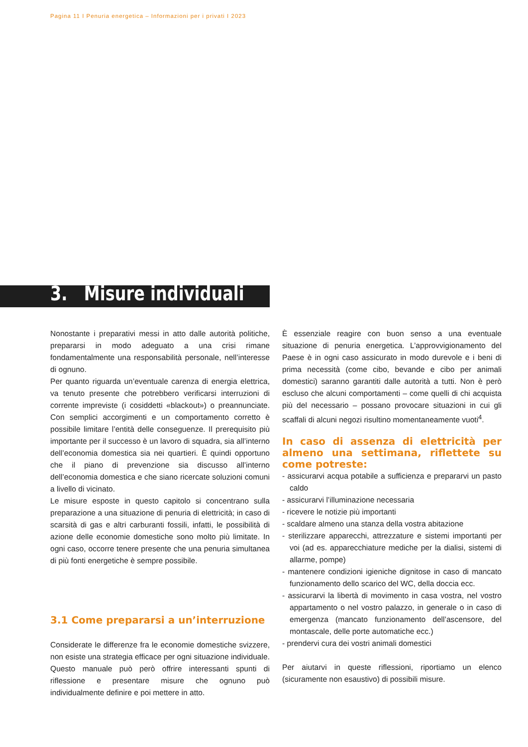Pagina 11 I Penuria energetica – Informazioni per i privati I 2023
3. Misure individuali
Nonostante i preparativi messi in atto dalle autorità politiche, prepararsi in modo adeguato a una crisi rimane fondamentalmente una responsabilità personale, nell’interesse di ognuno.
Per quanto riguarda un’eventuale carenza di energia elettrica, va tenuto presente che potrebbero verificarsi interruzioni di corrente impreviste (i cosiddetti «blackout») o preannunciate. Con semplici accorgimenti e un comportamento corretto è possibile limitare l’entità delle conseguenze. Il prerequisito più importante per il successo è un lavoro di squadra, sia all’interno dell’economia domestica sia nei quartieri. È quindi opportuno che il piano di prevenzione sia discusso all’interno dell’economia domestica e che siano ricercate soluzioni comuni a livello di vicinato.
Le misure esposte in questo capitolo si concentrano sulla preparazione a una situazione di penuria di elettricità; in caso di scarsità di gas e altri carburanti fossili, infatti, le possibilità di azione delle economie domestiche sono molto più limitate. In ogni caso, occorre tenere presente che una penuria simultanea di più fonti energetiche è sempre possibile.
3.1 Come prepararsi a un’interruzione
Considerate le differenze fra le economie domestiche svizzere, non esiste una strategia efficace per ogni situazione individuale. Questo manuale può però offrire interessanti spunti di riflessione e presentare misure che ognuno può individualmente definire e poi mettere in atto.
È essenziale reagire con buon senso a una eventuale situazione di penuria energetica. L’approvvigionamento del Paese è in ogni caso assicurato in modo durevole e i beni di prima necessità (come cibo, bevande e cibo per animali domestici) saranno garantiti dalle autorità a tutti. Non è però escluso che alcuni comportamenti – come quelli di chi acquista più del necessario – possano provocare situazioni in cui gli scaffali di alcuni negozi risultino momentaneamente vuoti<sup>4</sup>.
In caso di assenza di elettricità per almeno una settimana, riflettete su come potreste:
- assicurarvi acqua potabile a sufficienza e prepararvi un pasto caldo
- assicurarvi l’illuminazione necessaria
- ricevere le notizie più importanti
- scaldare almeno una stanza della vostra abitazione
- sterilizzare apparecchi, attrezzature e sistemi importanti per voi (ad es. apparecchiature mediche per la dialisi, sistemi di allarme, pompe)
- mantenere condizioni igieniche dignitose in caso di mancato funzionamento dello scarico del WC, della doccia ecc.
- assicurarvi la libertà di movimento in casa vostra, nel vostro appartamento o nel vostro palazzo, in generale o in caso di emergenza (mancato funzionamento dell’ascensore, del montascale, delle porte automatiche ecc.)
- prendervi cura dei vostri animali domestici
Per aiutarvi in queste riflessioni, riportiamo un elenco (sicuramente non esaustivo) di possibili misure.